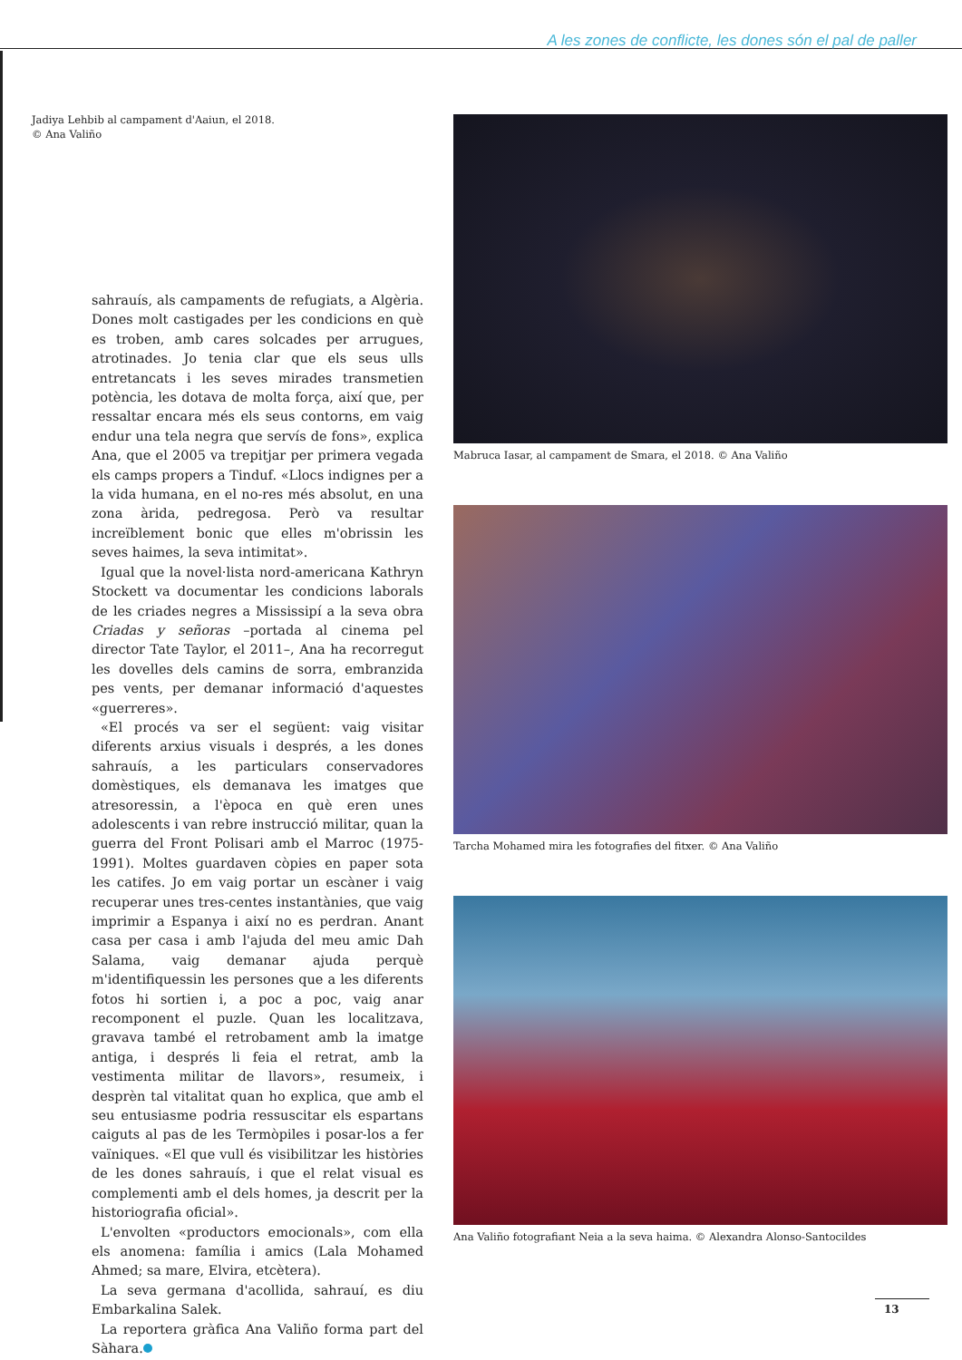A les zones de conflicte, les dones són el pal de paller
Jadiya Lehbib al campament d'Aaiun, el 2018.
© Ana Valiño
sahrauís, als campaments de refugiats, a Algèria. Dones molt castigades per les condicions en què es troben, amb cares solcades per arrugues, atrotinades. Jo tenia clar que els seus ulls entretancats i les seves mirades transmetien potència, les dotava de molta força, així que, per ressaltar encara més els seus contorns, em vaig endur una tela negra que servís de fons», explica Ana, que el 2005 va trepitjar per primera vegada els camps propers a Tinduf. «Llocs indignes per a la vida humana, en el no-res més absolut, en una zona àrida, pedregosa. Però va resultar increïblement bonic que elles m'obrissin les seves haimes, la seva intimitat».
Igual que la novel·lista nord-americana Kathryn Stockett va documentar les condicions laborals de les criades negres a Mississipí a la seva obra Criadas y señoras –portada al cinema pel director Tate Taylor, el 2011–, Ana ha recorregut les dovelles dels camins de sorra, embranzida pes vents, per demanar informació d'aquestes «guerreres».
«El procés va ser el següent: vaig visitar diferents arxius visuals i després, a les dones sahrauís, a les particulars conservadores domèstiques, els demanava les imatges que atresoressin, a l'època en què eren unes adolescents i van rebre instrucció militar, quan la guerra del Front Polisari amb el Marroc (1975-1991). Moltes guardaven còpies en paper sota les catifes. Jo em vaig portar un escàner i vaig recuperar unes tres-centes instantànies, que vaig imprimir a Espanya i així no es perdran. Anant casa per casa i amb l'ajuda del meu amic Dah Salama, vaig demanar ajuda perquè m'identifiquessin les persones que a les diferents fotos hi sortien i, a poc a poc, vaig anar recomponent el puzle. Quan les localitzava, gravava també el retrobament amb la imatge antiga, i després li feia el retrat, amb la vestimenta militar de llavors», resumeix, i desprèn tal vitalitat quan ho explica, que amb el seu entusiasme podria ressuscitar els espartans caiguts al pas de les Termòpiles i posar-los a fer vaïniques. «El que vull és visibilitzar les històries de les dones sahrauís, i que el relat visual es complementi amb el dels homes, ja descrit per la historiografia oficial».
L'envolten «productors emocionals», com ella els anomena: família i amics (Lala Mohamed Ahmed; sa mare, Elvira, etcètera).
La seva germana d'acollida, sahrauí, es diu Embarkalina Salek.
La reportera gràfica Ana Valiño forma part del Sàhara.
Mabruca Iasar, al campament de Smara, el 2018. © Ana Valiño
Tarcha Mohamed mira les fotografies del fitxer. © Ana Valiño
Ana Valiño fotografiant Neia a la seva haima. © Alexandra Alonso-Santocildes
13